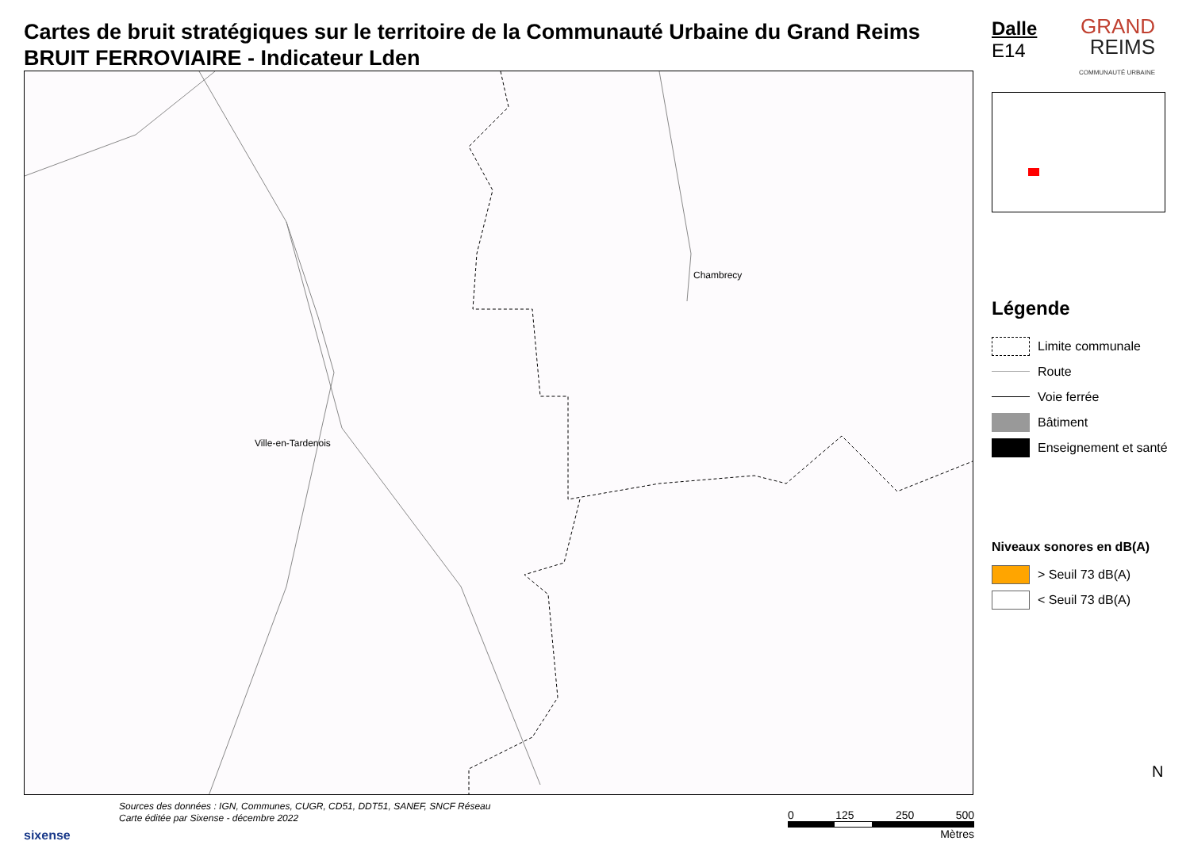Cartes de bruit stratégiques sur le territoire de la Communauté Urbaine du Grand Reims
BRUIT FERROVIAIRE - Indicateur Lden
Ville-en-Tardenois
Chambrecy
Dalle
E14
GRAND
REIMS
COMMUNAUTÉ URBAINE
Légende
Limite communale
Route
Voie ferrée
Bâtiment
Enseignement et santé
Niveaux sonores en dB(A)
> Seuil 73 dB(A)
< Seuil 73 dB(A)
sixense
Sources des données : IGN, Communes, CUGR, CD51, DDT51, SANEF, SNCF Réseau
Carte éditée par Sixense - décembre 2022
0 125 250 500
Mètres
N